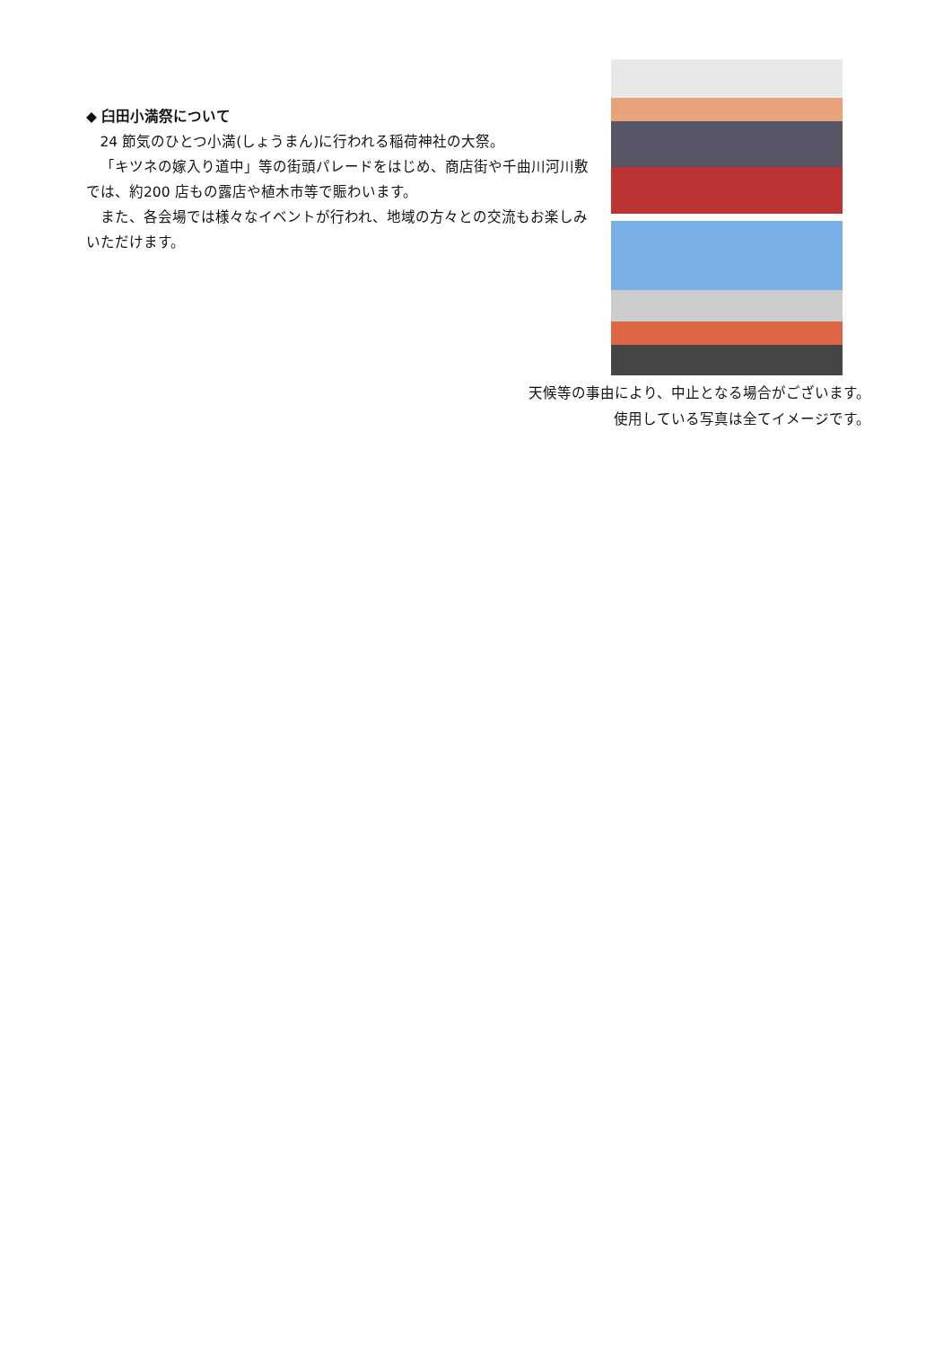◆ 臼田小満祭について
 24 節気のひとつ小満(しょうまん)に行われる稲荷神社の大祭。
 「キツネの嫁入り道中」等の街頭パレードをはじめ、商店街や千曲川河川敷では、約200 店もの露店や植木市等で賑わいます。
 また、各会場では様々なイベントが行われ、地域の方々との交流もお楽しみいただけます。
天候等の事由により、中止となる場合がございます。
使用している写真は全てイメージです。